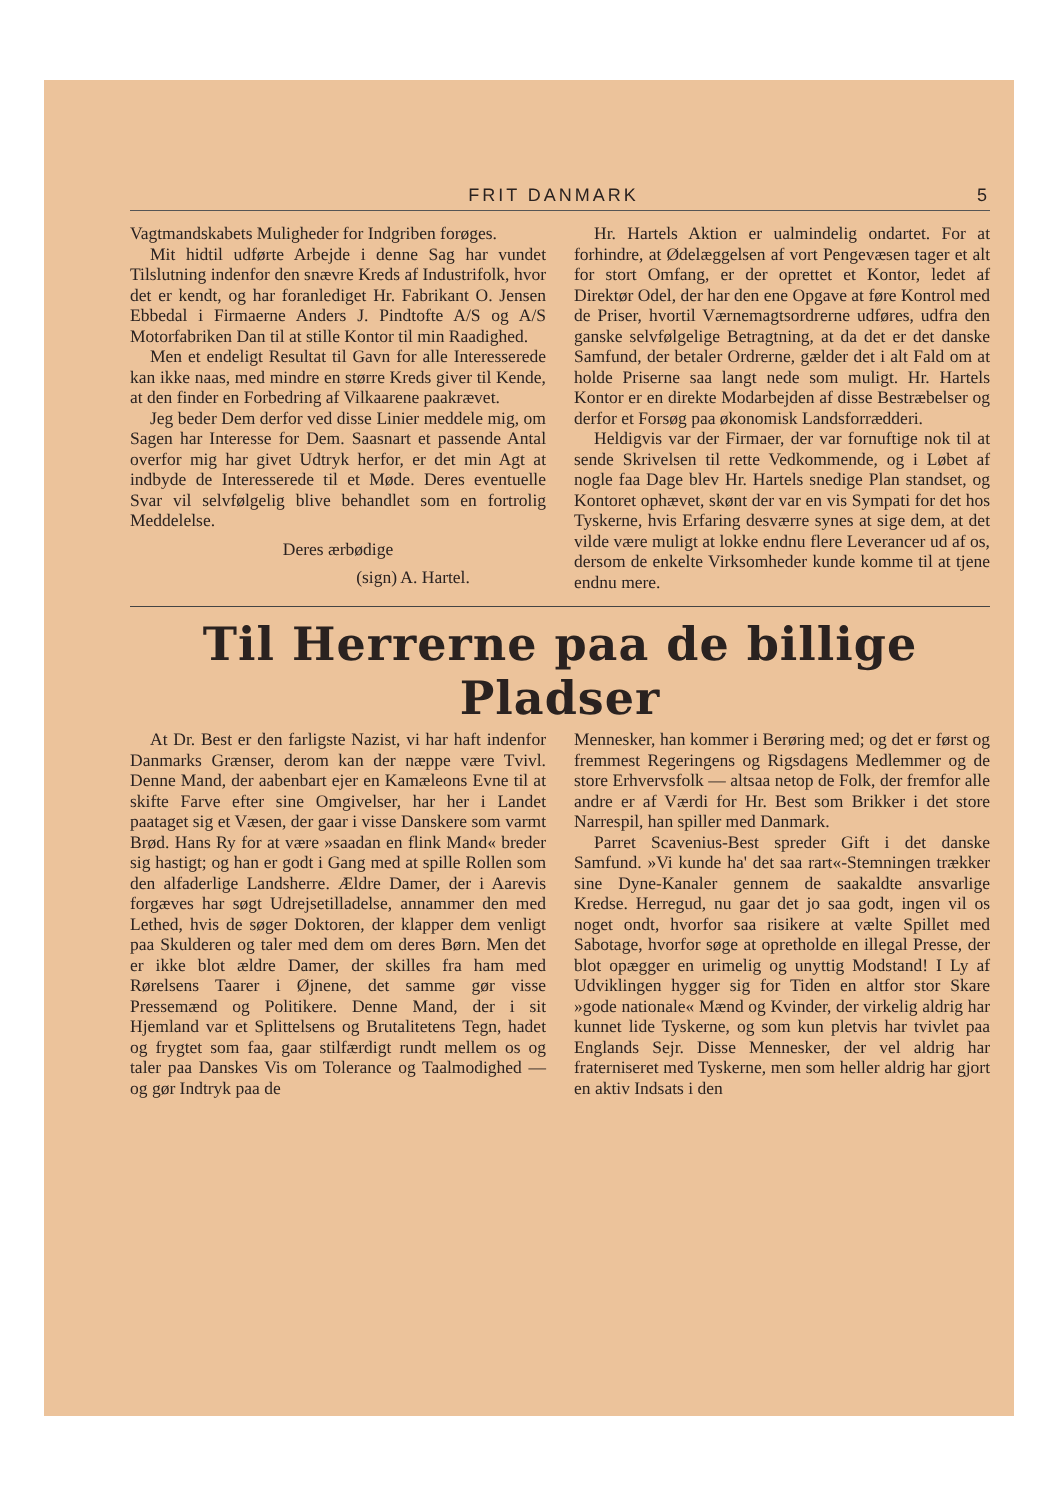FRIT DANMARK 5
Vagtmandskabets Muligheder for Indgriben forøges.
Mit hidtil udførte Arbejde i denne Sag har vundet Tilslutning indenfor den snævre Kreds af Industrifolk, hvor det er kendt, og har foranlediget Hr. Fabrikant O. Jensen Ebbedal i Firmaerne Anders J. Pindtofte A/S og A/S Motorfabriken Dan til at stille Kontor til min Raadighed.
Men et endeligt Resultat til Gavn for alle Interesserede kan ikke naas, med mindre en større Kreds giver til Kende, at den finder en Forbedring af Vilkaarene paakrævet.
Jeg beder Dem derfor ved disse Linier meddele mig, om Sagen har Interesse for Dem. Saasnart et passende Antal overfor mig har givet Udtryk herfor, er det min Agt at indbyde de Interesserede til et Møde. Deres eventuelle Svar vil selvfølgelig blive behandlet som en fortrolig Meddelelse.
Deres ærbødige
(sign) A. Hartel.
Hr. Hartels Aktion er ualmindelig ondartet. For at forhindre, at Ødelæggelsen af vort Pengevæsen tager et alt for stort Omfang, er der oprettet et Kontor, ledet af Direktør Odel, der har den ene Opgave at føre Kontrol med de Priser, hvortil Værnemagtsordrerne udføres, udfra den ganske selvfølgelige Betragtning, at da det er det danske Samfund, der betaler Ordrerne, gælder det i alt Fald om at holde Priserne saa langt nede som muligt. Hr. Hartels Kontor er en direkte Modarbejden af disse Bestræbelser og derfor et Forsøg paa økonomisk Landsforrædderi.
Heldigvis var der Firmaer, der var fornuftige nok til at sende Skrivelsen til rette Vedkommende, og i Løbet af nogle faa Dage blev Hr. Hartels snedige Plan standset, og Kontoret ophævet, skønt der var en vis Sympati for det hos Tyskerne, hvis Erfaring desværre synes at sige dem, at det vilde være muligt at lokke endnu flere Leverancer ud af os, dersom de enkelte Virksomheder kunde komme til at tjene endnu mere.
Til Herrerne paa de billige Pladser
At Dr. Best er den farligste Nazist, vi har haft indenfor Danmarks Grænser, derom kan der næppe være Tvivl. Denne Mand, der aabenbart ejer en Kamæleons Evne til at skifte Farve efter sine Omgivelser, har her i Landet paataget sig et Væsen, der gaar i visse Danskere som varmt Brød. Hans Ry for at være »saadan en flink Mand« breder sig hastigt; og han er godt i Gang med at spille Rollen som den alfaderlige Landsherre. Ældre Damer, der i Aarevis forgæves har søgt Udrejsetilladelse, annammer den med Lethed, hvis de søger Doktoren, der klapper dem venligt paa Skulderen og taler med dem om deres Børn. Men det er ikke blot ældre Damer, der skilles fra ham med Rørelsens Taarer i Øjnene, det samme gør visse Pressemænd og Politikere. Denne Mand, der i sit Hjemland var et Splittelsens og Brutalitetens Tegn, hadet og frygtet som faa, gaar stilfærdigt rundt mellem os og taler paa Danskes Vis om Tolerance og Taalmodighed — og gør Indtryk paa de
Mennesker, han kommer i Berøring med; og det er først og fremmest Regeringens og Rigsdagens Medlemmer og de store Erhvervsfolk — altsaa netop de Folk, der fremfor alle andre er af Værdi for Hr. Best som Brikker i det store Narrespil, han spiller med Danmark.
Parret Scavenius-Best spreder Gift i det danske Samfund. »Vi kunde ha' det saa rart«-Stemningen trækker sine Dyne-Kanaler gennem de saakaldte ansvarlige Kredse. Herregud, nu gaar det jo saa godt, ingen vil os noget ondt, hvorfor saa risikere at vælte Spillet med Sabotage, hvorfor søge at opretholde en illegal Presse, der blot opægger en urimelig og unyttig Modstand! I Ly af Udviklingen hygger sig for Tiden en altfor stor Skare »gode nationale« Mænd og Kvinder, der virkelig aldrig har kunnet lide Tyskerne, og som kun pletvis har tvivlet paa Englands Sejr. Disse Mennesker, der vel aldrig har fraterniseret med Tyskerne, men som heller aldrig har gjort en aktiv Indsats i den